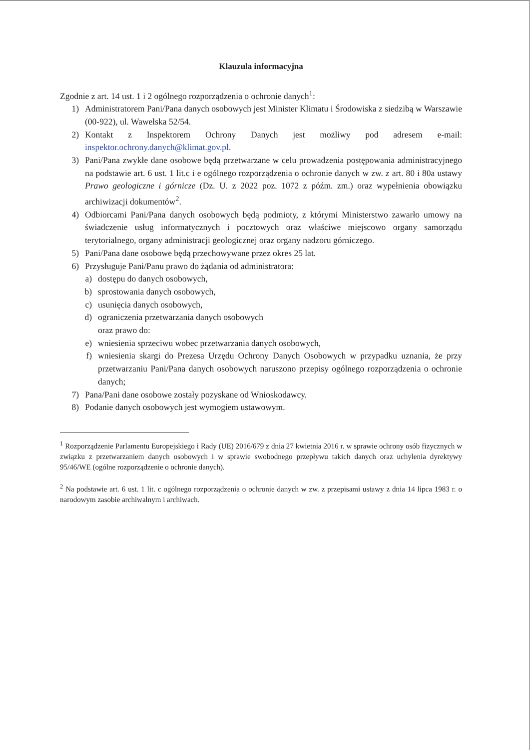Klauzula informacyjna
Zgodnie z art. 14 ust. 1 i 2 ogólnego rozporządzenia o ochronie danych<sup>1</sup>:
1) Administratorem Pani/Pana danych osobowych jest Minister Klimatu i Środowiska z siedzibą w Warszawie (00-922), ul. Wawelska 52/54.
2) Kontakt z Inspektorem Ochrony Danych jest możliwy pod adresem e-mail: inspektor.ochrony.danych@klimat.gov.pl.
3) Pani/Pana zwykłe dane osobowe będą przetwarzane w celu prowadzenia postępowania administracyjnego na podstawie art. 6 ust. 1 lit.c i e ogólnego rozporządzenia o ochronie danych w zw. z art. 80 i 80a ustawy Prawo geologiczne i górnicze (Dz. U. z 2022 poz. 1072 z późm. zm.) oraz wypełnienia obowiązku archiwizacji dokumentów<sup>2</sup>.
4) Odbiorcami Pani/Pana danych osobowych będą podmioty, z którymi Ministerstwo zawarło umowy na świadczenie usług informatycznych i pocztowych oraz właściwe miejscowo organy samorządu terytorialnego, organy administracji geologicznej oraz organy nadzoru górniczego.
5) Pani/Pana dane osobowe będą przechowywane przez okres 25 lat.
6) Przysługuje Pani/Panu prawo do żądania od administratora:
a) dostępu do danych osobowych,
b) sprostowania danych osobowych,
c) usunięcia danych osobowych,
d) ograniczenia przetwarzania danych osobowych
oraz prawo do:
e) wniesienia sprzeciwu wobec przetwarzania danych osobowych,
f) wniesienia skargi do Prezesa Urzędu Ochrony Danych Osobowych w przypadku uznania, że przy przetwarzaniu Pani/Pana danych osobowych naruszono przepisy ogólnego rozporządzenia o ochronie danych;
7) Pana/Pani dane osobowe zostały pozyskane od Wnioskodawcy.
8) Podanie danych osobowych jest wymogiem ustawowym.
<sup>1</sup> Rozporządzenie Parlamentu Europejskiego i Rady (UE) 2016/679 z dnia 27 kwietnia 2016 r. w sprawie ochrony osób fizycznych w związku z przetwarzaniem danych osobowych i w sprawie swobodnego przepływu takich danych oraz uchylenia dyrektywy 95/46/WE (ogólne rozporządzenie o ochronie danych).
<sup>2</sup> Na podstawie art. 6 ust. 1 lit. c ogólnego rozporządzenia o ochronie danych w zw. z przepisami ustawy z dnia 14 lipca 1983 r. o narodowym zasobie archiwalnym i archiwach.